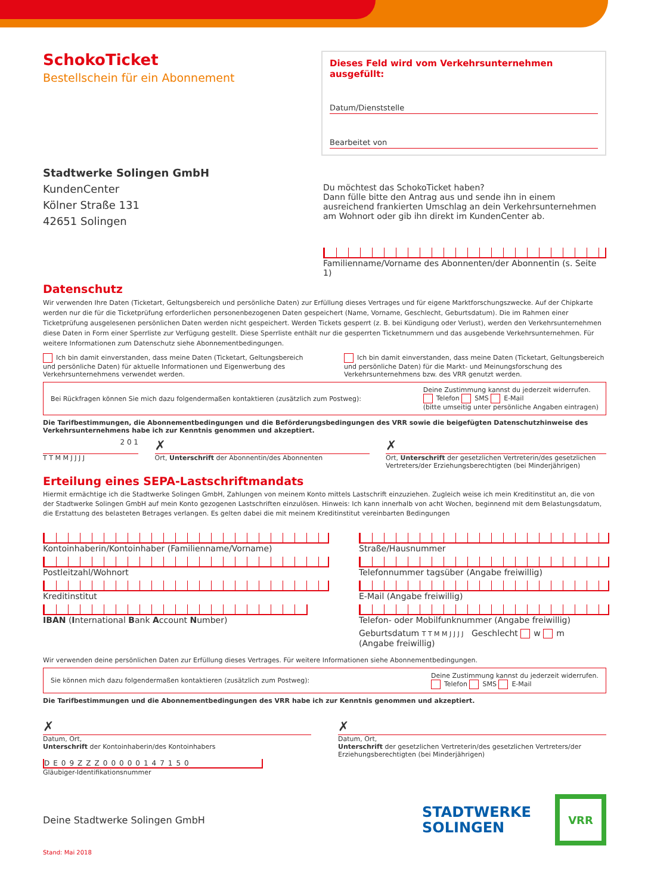SchokoTicket
Bestellschein für ein Abonnement
Dieses Feld wird vom Verkehrsunternehmen ausgefüllt:
Datum/Dienststelle
Bearbeitet von
Stadtwerke Solingen GmbH
KundenCenter
Kölner Straße 131
42651 Solingen
Du möchtest das SchokoTicket haben?
Dann fülle bitte den Antrag aus und sende ihn in einem ausreichend frankierten Umschlag an dein Verkehrsunternehmen am Wohnort oder gib ihn direkt im KundenCenter ab.
Familienname/Vorname des Abonnenten/der Abonnentin (s. Seite 1)
Datenschutz
Wir verwenden Ihre Daten (Ticketart, Geltungsbereich und persönliche Daten) zur Erfüllung dieses Vertrages und für eigene Marktforschungszwecke. Auf der Chipkarte werden nur die für die Ticketprüfung erforderlichen personenbezogenen Daten gespeichert (Name, Vorname, Geschlecht, Geburtsdatum). Die im Rahmen einer Ticketprüfung ausgelesenen persönlichen Daten werden nicht gespeichert. Werden Tickets gesperrt (z. B. bei Kündigung oder Verlust), werden den Verkehrsunternehmen diese Daten in Form einer Sperrliste zur Verfügung gestellt. Diese Sperrliste enthält nur die gesperrten Ticketnummern und das ausgebende Verkehrsunternehmen. Für weitere Informationen zum Datenschutz siehe Abonnementbedingungen.
Ich bin damit einverstanden, dass meine Daten (Ticketart, Geltungsbereich und persönliche Daten) für aktuelle Informationen und Eigenwerbung des Verkehrsunternehmens verwendet werden.
Ich bin damit einverstanden, dass meine Daten (Ticketart, Geltungsbereich und persönliche Daten) für die Markt- und Meinungsforschung des Verkehrsunternehmens bzw. des VRR genutzt werden.
Bei Rückfragen können Sie mich dazu folgendermaßen kontaktieren (zusätzlich zum Postweg): Deine Zustimmung kannst du jederzeit widerrufen.
Telefon SMS E-Mail
(bitte umseitig unter persönliche Angaben eintragen)
Die Tarifbestimmungen, die Abonnementbedingungen und die Beförderungsbedingungen des VRR sowie die beigefügten Datenschutzhinweise des Verkehrsunternehmens habe ich zur Kenntnis genommen und akzeptiert.
2 0 1
T T M M J J J J
✗
Ort, Unterschrift der Abonnentin/des Abonnenten
✗
Ort, Unterschrift der gesetzlichen Vertreterin/des gesetzlichen Vertreters/der Erziehungsberechtigten (bei Minderjährigen)
Erteilung eines SEPA-Lastschriftmandats
Hiermit ermächtige ich die Stadtwerke Solingen GmbH, Zahlungen von meinem Konto mittels Lastschrift einzuziehen. Zugleich weise ich mein Kreditinstitut an, die von der Stadtwerke Solingen GmbH auf mein Konto gezogenen Lastschriften einzulösen. Hinweis: Ich kann innerhalb von acht Wochen, beginnend mit dem Belastungsdatum, die Erstattung des belasteten Betrages verlangen. Es gelten dabei die mit meinem Kreditinstitut vereinbarten Bedingungen
Kontoinhaberin/Kontoinhaber (Familienname/Vorname)
Straße/Hausnummer
Postleitzahl/Wohnort
Telefonnummer tagsüber (Angabe freiwillig)
Kreditinstitut
E-Mail (Angabe freiwillig)
IBAN (International Bank Account Number)
Telefon- oder Mobilfunknummer (Angabe freiwillig)
Geburtsdatum T T M M J J J J Geschlecht w m
(Angabe freiwillig)
Wir verwenden deine persönlichen Daten zur Erfüllung dieses Vertrages. Für weitere Informationen siehe Abonnementbedingungen.
Sie können mich dazu folgendermaßen kontaktieren (zusätzlich zum Postweg): Deine Zustimmung kannst du jederzeit widerrufen.
Telefon SMS E-Mail
Die Tarifbestimmungen und die Abonnementbedingungen des VRR habe ich zur Kenntnis genommen und akzeptiert.
✗
Datum, Ort,
Unterschrift der Kontoinhaberin/des Kontoinhabers
DE09ZZZ00000147150
Gläubiger-Identifikationsnummer
✗
Datum, Ort,
Unterschrift der gesetzlichen Vertreterin/des gesetzlichen Vertreters/der Erziehungsberechtigten (bei Minderjährigen)
Deine Stadtwerke Solingen GmbH
STADTWERKE
SOLINGEN
VRR
Stand: Mai 2018